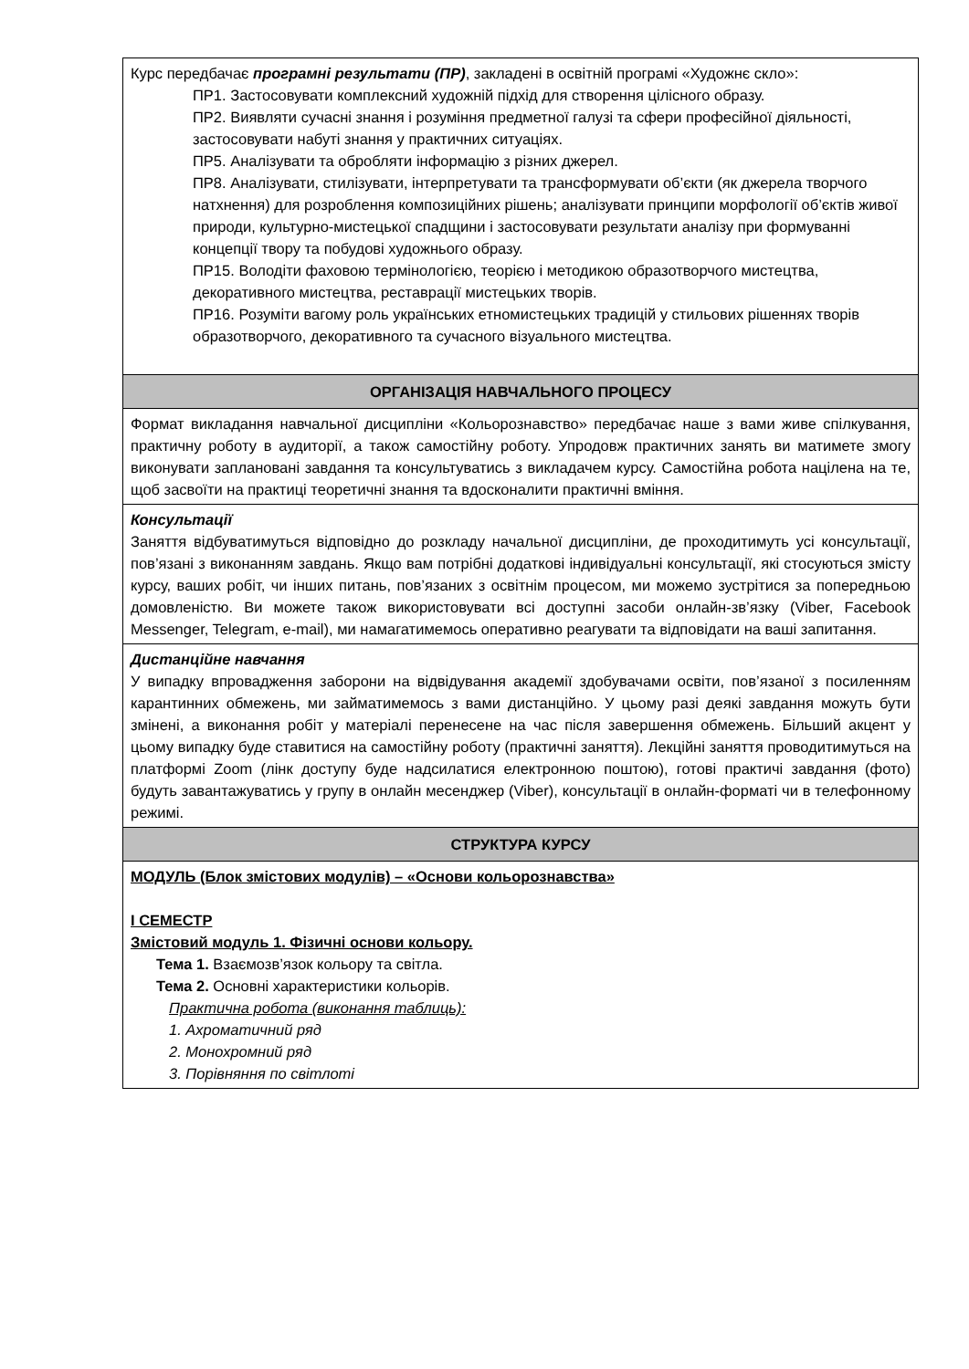| Курс передбачає програмні результати (ПР) , закладені в освітній програмі «Художнє скло»: ПР1. Застосовувати комплексний художній підхід для створення цілісного образу. ПР2. Виявляти сучасні знання і розуміння предметної галузі та сфери професійної діяльності, застосовувати набуті знання у практичних ситуаціях. ПР5. Аналізувати та обробляти інформацію з різних джерел. ПР8. Аналізувати, стилізувати, інтерпретувати та трансформувати об’єкти (як джерела творчого натхнення) для розроблення композиційних рішень; аналізувати принципи морфології об’єктів живої природи, культурно-мистецької спадщини і застосовувати результати аналізу при формуванні концепції твору та побудові художнього образу. ПР15. Володіти фаховою термінологією, теорією і методикою образотворчого мистецтва, декоративного мистецтва, реставрації мистецьких творів. ПР16. Розуміти вагому роль українських етномистецьких традицій у стильових рішеннях творів образотворчого, декоративного та сучасного візуального мистецтва. |
| ОРГАНІЗАЦІЯ НАВЧАЛЬНОГО ПРОЦЕСУ |
| Формат викладання навчальної дисципліни «Кольорознавство» передбачає наше з вами живе спілкування, практичну роботу в аудиторії, а також самостійну роботу. Упродовж практичних занять ви матимете змогу виконувати заплановані завдання та консультуватись з викладачем курсу. Самостійна робота націлена на те, щоб засвоїти на практиці теоретичні знання та вдосконалити практичні вміння. |
| Консультації Заняття відбуватимуться відповідно до розкладу начальної дисципліни, де проходитимуть усі консультації, пов’язані з виконанням завдань. Якщо вам потрібні додаткові індивідуальні консультації, які стосуються змісту курсу, ваших робіт, чи інших питань, пов’язаних з освітнім процесом, ми можемо зустрітися за попередньою домовленістю. Ви можете також використовувати всі доступні засоби онлайн-зв’язку (Viber, Facebook Messenger, Telegram, e-mail), ми намагатимемось оперативно реагувати та відповідати на ваші запитання. |
| Дистанційне навчання У випадку впровадження заборони на відвідування академії здобувачами освіти, пов’язаної з посиленням карантинних обмежень, ми займатимемось з вами дистанційно. У цьому разі деякі завдання можуть бути змінені, а виконання робіт у матеріалі перенесене на час після завершення обмежень. Більший акцент у цьому випадку буде ставитися на самостійну роботу (практичні заняття). Лекційні заняття проводитимуться на платформі Zoom (лінк доступу буде надсилатися електронною поштою), готові практичі завдання (фото) будуть завантажуватись у групу в онлайн месенджер (Viber), консультації в онлайн-форматі чи в телефонному режимі. |
| СТРУКТУРА КУРСУ |
| МОДУЛЬ (Блок змістових модулів) – «Основи кольорознавства» I СЕМЕСТР Змістовий модуль 1. Фізичні основи кольору. Тема 1. Взаємозв’язок кольору та світла. Тема 2. Основні характеристики кольорів. Практична робота (виконання таблиць): 1. Ахроматичний ряд 2. Монохромний ряд 3. Порівняння по світлоті |